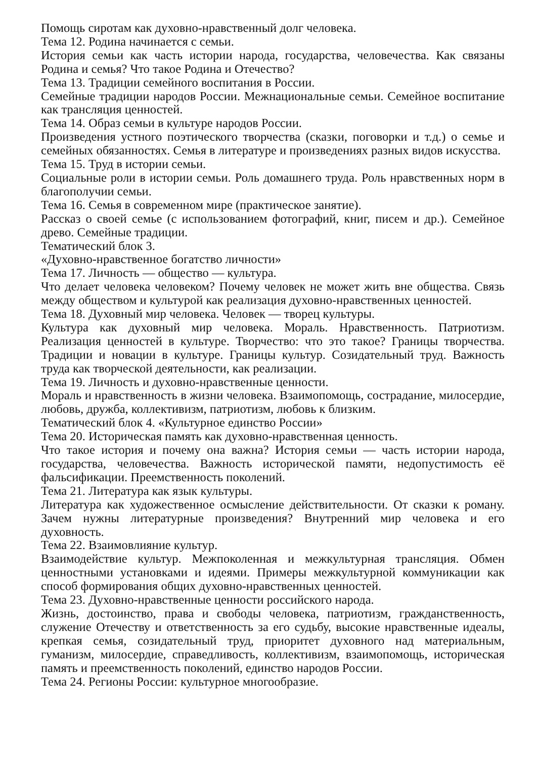Помощь сиротам как духовно-нравственный долг человека.
Тема 12. Родина начинается с семьи.
История семьи как часть истории народа, государства, человечества. Как связаны Родина и семья? Что такое Родина и Отечество?
Тема 13. Традиции семейного воспитания в России.
Семейные традиции народов России. Межнациональные семьи. Семейное воспитание как трансляция ценностей.
Тема 14. Образ семьи в культуре народов России.
Произведения устного поэтического творчества (сказки, поговорки и т.д.) о семье и семейных обязанностях. Семья в литературе и произведениях разных видов искусства.
Тема 15. Труд в истории семьи.
Социальные роли в истории семьи. Роль домашнего труда. Роль нравственных норм в благополучии семьи.
Тема 16. Семья в современном мире (практическое занятие).
Рассказ о своей семье (с использованием фотографий, книг, писем и др.). Семейное древо. Семейные традиции.
Тематический блок 3.
«Духовно-нравственное богатство личности»
Тема 17. Личность — общество — культура.
Что делает человека человеком? Почему человек не может жить вне общества. Связь между обществом и культурой как реализация духовно-нравственных ценностей.
Тема 18. Духовный мир человека. Человек — творец культуры.
Культура как духовный мир человека. Мораль. Нравственность. Патриотизм. Реализация ценностей в культуре. Творчество: что это такое? Границы творчества. Традиции и новации в культуре. Границы культур. Созидательный труд. Важность труда как творческой деятельности, как реализации.
Тема 19. Личность и духовно-нравственные ценности.
Мораль и нравственность в жизни человека. Взаимопомощь, сострадание, милосердие, любовь, дружба, коллективизм, патриотизм, любовь к близким.
Тематический блок 4. «Культурное единство России»
Тема 20. Историческая память как духовно-нравственная ценность.
Что такое история и почему она важна? История семьи — часть истории народа, государства, человечества. Важность исторической памяти, недопустимость её фальсификации. Преемственность поколений.
Тема 21. Литература как язык культуры.
Литература как художественное осмысление действительности. От сказки к роману. Зачем нужны литературные произведения? Внутренний мир человека и его духовность.
Тема 22. Взаимовлияние культур.
Взаимодействие культур. Межпоколенная и межкультурная трансляция. Обмен ценностными установками и идеями. Примеры межкультурной коммуникации как способ формирования общих духовно-нравственных ценностей.
Тема 23. Духовно-нравственные ценности российского народа.
Жизнь, достоинство, права и свободы человека, патриотизм, гражданственность, служение Отечеству и ответственность за его судьбу, высокие нравственные идеалы, крепкая семья, созидательный труд, приоритет духовного над материальным, гуманизм, милосердие, справедливость, коллективизм, взаимопомощь, историческая память и преемственность поколений, единство народов России.
Тема 24. Регионы России: культурное многообразие.